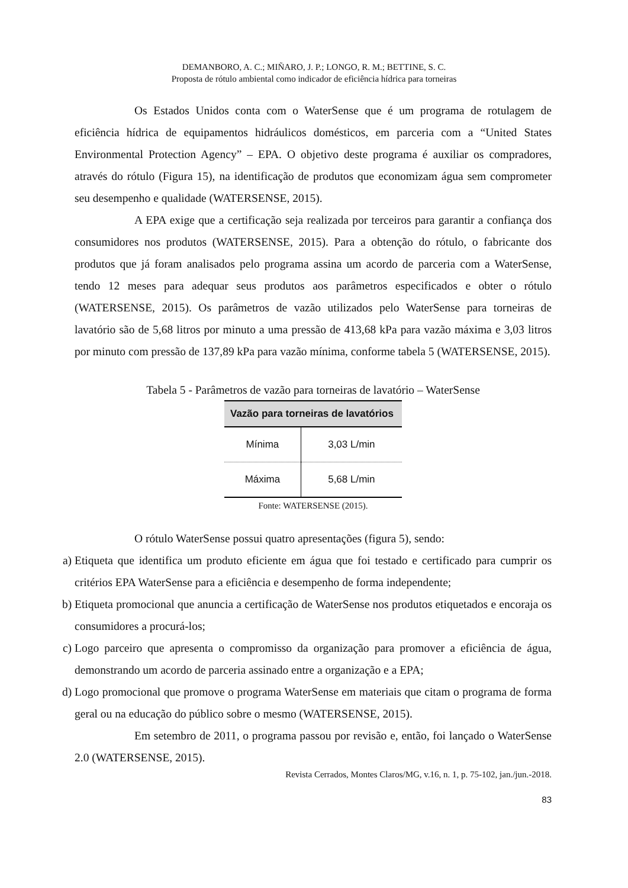DEMANBORO, A. C.; MIÑARO, J. P.; LONGO, R. M.; BETTINE, S. C.
Proposta de rótulo ambiental como indicador de eficiência hídrica para torneiras
Os Estados Unidos conta com o WaterSense que é um programa de rotulagem de eficiência hídrica de equipamentos hidráulicos domésticos, em parceria com a “United States Environmental Protection Agency” – EPA. O objetivo deste programa é auxiliar os compradores, através do rótulo (Figura 15), na identificação de produtos que economizam água sem comprometer seu desempenho e qualidade (WATERSENSE, 2015).
A EPA exige que a certificação seja realizada por terceiros para garantir a confiança dos consumidores nos produtos (WATERSENSE, 2015). Para a obtenção do rótulo, o fabricante dos produtos que já foram analisados pelo programa assina um acordo de parceria com a WaterSense, tendo 12 meses para adequar seus produtos aos parâmetros especificados e obter o rótulo (WATERSENSE, 2015). Os parâmetros de vazão utilizados pelo WaterSense para torneiras de lavatório são de 5,68 litros por minuto a uma pressão de 413,68 kPa para vazão máxima e 3,03 litros por minuto com pressão de 137,89 kPa para vazão mínima, conforme tabela 5 (WATERSENSE, 2015).
Tabela 5 - Parâmetros de vazão para torneiras de lavatório – WaterSense
| Vazão para torneiras de lavatórios | |
| --- | --- |
| Mínima | 3,03 L/min |
| Máxima | 5,68 L/min |
Fonte: WATERSENSE (2015).
O rótulo WaterSense possui quatro apresentações (figura 5), sendo:
a) Etiqueta que identifica um produto eficiente em água que foi testado e certificado para cumprir os critérios EPA WaterSense para a eficiência e desempenho de forma independente;
b) Etiqueta promocional que anuncia a certificação de WaterSense nos produtos etiquetados e encoraja os consumidores a procurá-los;
c) Logo parceiro que apresenta o compromisso da organização para promover a eficiência de água, demonstrando um acordo de parceria assinado entre a organização e a EPA;
d) Logo promocional que promove o programa WaterSense em materiais que citam o programa de forma geral ou na educação do público sobre o mesmo (WATERSENSE, 2015).
Em setembro de 2011, o programa passou por revisão e, então, foi lançado o WaterSense 2.0 (WATERSENSE, 2015).
Revista Cerrados, Montes Claros/MG, v.16, n. 1, p. 75-102, jan./jun.-2018.
83